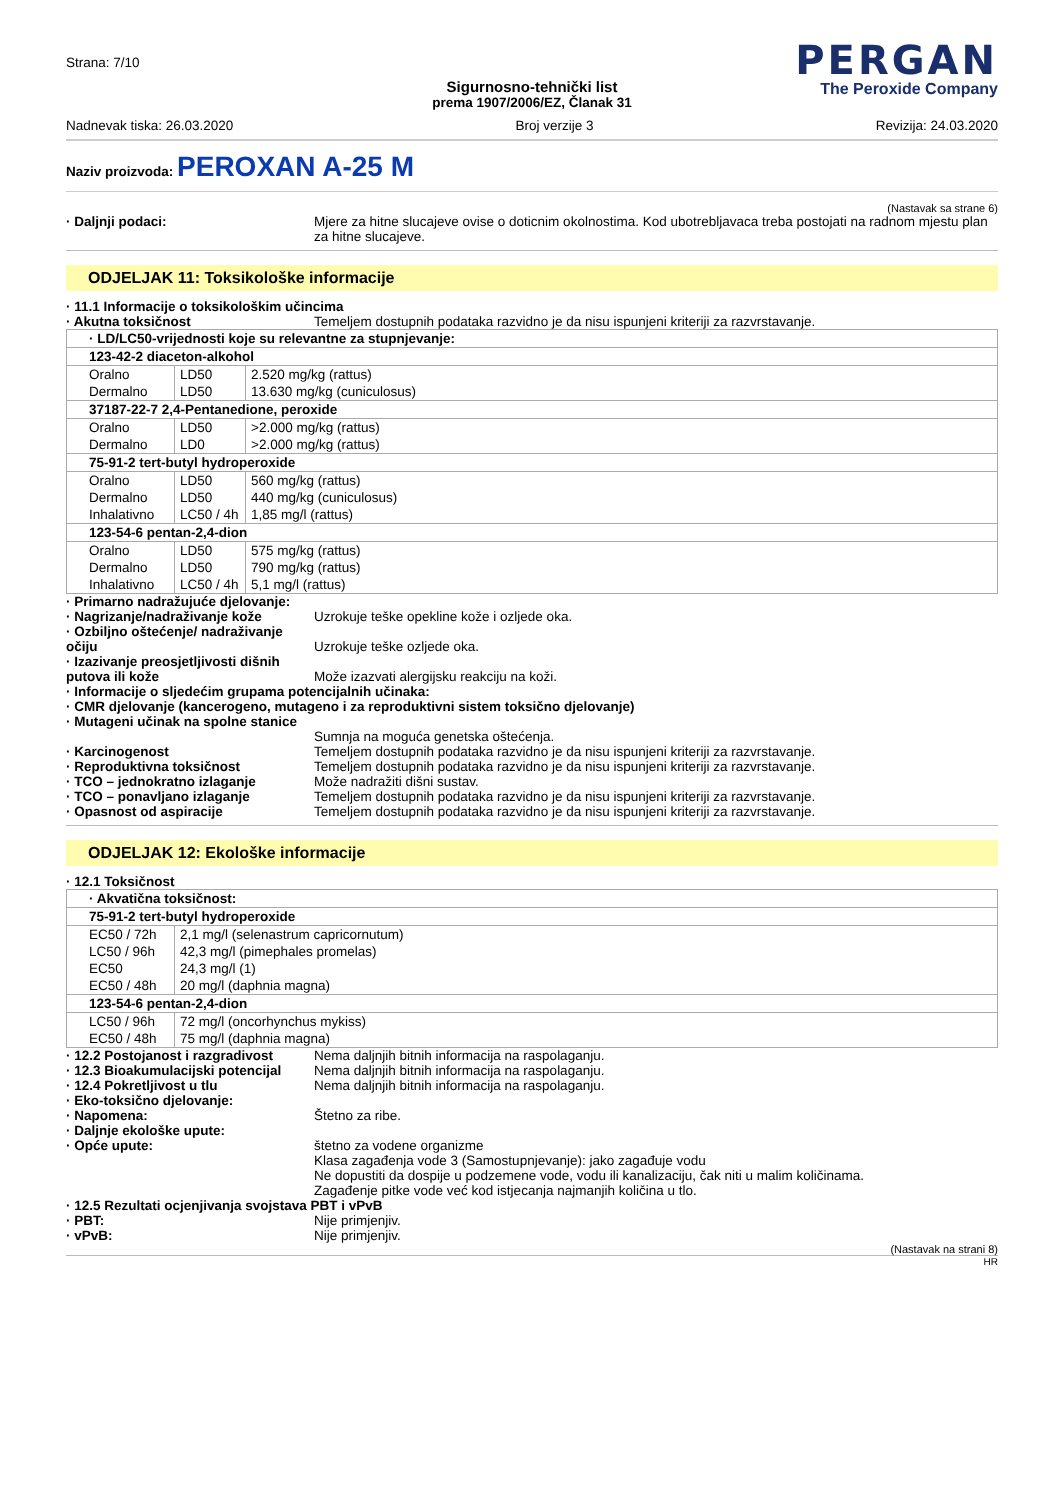Strana: 7/10
PERGAN
The Peroxide Company
Sigurnosno-tehnički list
prema 1907/2006/EZ, Članak 31
Nadnevak tiska: 26.03.2020 Broj verzije 3 Revizija: 24.03.2020
Naziv proizvoda: PEROXAN A-25 M
(Nastavak sa strane 6)
· Daljnji podaci: Mjere za hitne slucajeve ovise o doticnim okolnostima. Kod ubotrebljavaca treba postojati na radnom mjestu plan za hitne slucajeve.
ODJELJAK 11: Toksikološke informacije
· 11.1 Informacije o toksikološkim učincima
· Akutna toksičnost Temeljem dostupnih podataka razvidno je da nisu ispunjeni kriteriji za razvrstavanje.
| · LD/LC50-vrijednosti koje su relevantne za stupnjevanje: | | |
| 123-42-2 diaceton-alkohol | | |
| Oralno | LD50 | 2.520 mg/kg (rattus) |
| Dermalno | LD50 | 13.630 mg/kg (cuniculosus) |
| 37187-22-7 2,4-Pentanedione, peroxide | | |
| Oralno | LD50 | >2.000 mg/kg (rattus) |
| Dermalno | LD0 | >2.000 mg/kg (rattus) |
| 75-91-2 tert-butyl hydroperoxide | | |
| Oralno | LD50 | 560 mg/kg (rattus) |
| Dermalno | LD50 | 440 mg/kg (cuniculosus) |
| Inhalativno | LC50 / 4h | 1,85 mg/l (rattus) |
| 123-54-6 pentan-2,4-dion | | |
| Oralno | LD50 | 575 mg/kg (rattus) |
| Dermalno | LD50 | 790 mg/kg (rattus) |
| Inhalativno | LC50 / 4h | 5,1 mg/l (rattus) |
· Primarno nadražujuće djelovanje:
· Nagrizanje/nadraživanje kože Uzrokuje teške opekline kože i ozljede oka.
· Ozbiljno oštećenje/ nadraživanje očiju
Uzrokuje teške ozljede oka.
· Izazivanje preosjetljivosti dišnih putova ili kože
Može izazvati alergijsku reakciju na koži.
· Informacije o sljedećim grupama potencijalnih učinaka:
· CMR djelovanje (kancerogeno, mutageno i za reproduktivni sistem toksično djelovanje)
· Mutageni učinak na spolne stanice
Sumnja na moguća genetska oštećenja.
· Karcinogenost Temeljem dostupnih podataka razvidno je da nisu ispunjeni kriteriji za razvrstavanje.
· Reproduktivna toksičnost Temeljem dostupnih podataka razvidno je da nisu ispunjeni kriteriji za razvrstavanje.
· TCO – jednokratno izlaganje Može nadražiti dišni sustav.
· TCO – ponavljano izlaganje Temeljem dostupnih podataka razvidno je da nisu ispunjeni kriteriji za razvrstavanje.
· Opasnost od aspiracije Temeljem dostupnih podataka razvidno je da nisu ispunjeni kriteriji za razvrstavanje.
ODJELJAK 12: Ekološke informacije
· 12.1 Toksičnost
| · Akvatična toksičnost: | |
| 75-91-2 tert-butyl hydroperoxide | |
| EC50 / 72h | 2,1 mg/l (selenastrum capricornutum) |
| LC50 / 96h | 42,3 mg/l (pimephales promelas) |
| EC50 | 24,3 mg/l (1) |
| EC50 / 48h | 20 mg/l (daphnia magna) |
| 123-54-6 pentan-2,4-dion | |
| LC50 / 96h | 72 mg/l (oncorhynchus mykiss) |
| EC50 / 48h | 75 mg/l (daphnia magna) |
· 12.2 Postojanost i razgradivost
Nema daljnjih bitnih informacija na raspolaganju.
· 12.3 Bioakumulacijski potencijal
Nema daljnjih bitnih informacija na raspolaganju.
· 12.4 Pokretljivost u tlu Nema daljnjih bitnih informacija na raspolaganju.
· Eko-toksično djelovanje:
· Napomena: Štetno za ribe.
· Daljnje ekološke upute:
· Opće upute: štetno za vodene organizme
Klasa zagađenja vode 3 (Samostupnjevanje): jako zagađuje vodu
Ne dopustiti da dospije u podzemene vode, vodu ili kanalizaciju, čak niti u malim količinama.
Zagađenje pitke vode već kod istjecanja najmanjih količina u tlo.
· 12.5 Rezultati ocjenjivanja svojstava PBT i vPvB
· PBT: Nije primjenjiv.
· vPvB: Nije primjenjiv.
(Nastavak na strani 8)
HR